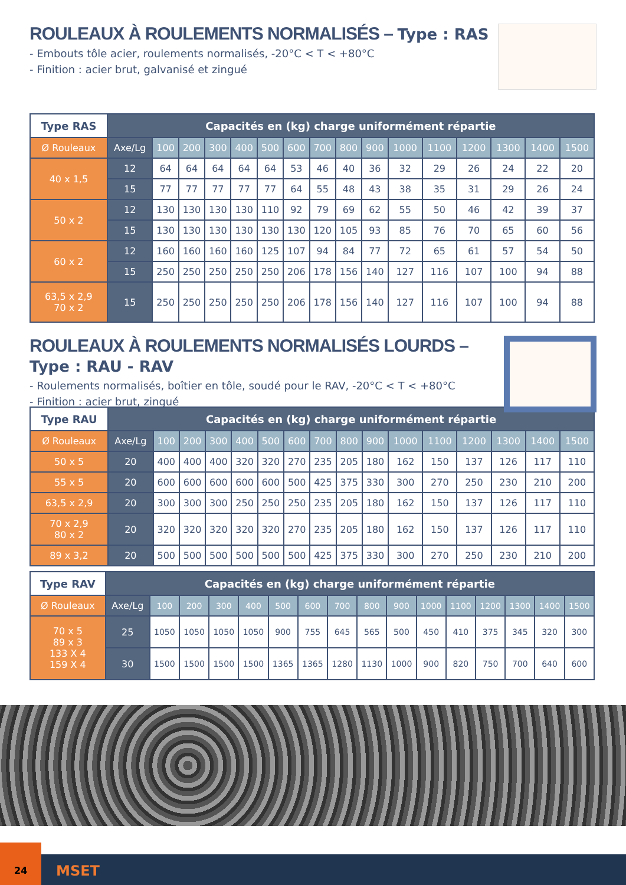ROULEAUX À ROULEMENTS NORMALISÉS – Type : RAS
- Embouts tôle acier, roulements normalisés, -20°C < T < +80°C
- Finition : acier brut, galvanisé et zingué
| Type RAS | Capacités en (kg) charge uniformément répartie | | | | | | | | | | | | | | | |
| Ø Rouleaux | Axe/Lg | 100 | 200 | 300 | 400 | 500 | 600 | 700 | 800 | 900 | 1000 | 1100 | 1200 | 1300 | 1400 | 1500 |
| 40 x 1,5 | 12 | 64 | 64 | 64 | 64 | 64 | 53 | 46 | 40 | 36 | 32 | 29 | 26 | 24 | 22 | 20 |
| | 15 | 77 | 77 | 77 | 77 | 77 | 64 | 55 | 48 | 43 | 38 | 35 | 31 | 29 | 26 | 24 |
| 50 x 2 | 12 | 130 | 130 | 130 | 130 | 110 | 92 | 79 | 69 | 62 | 55 | 50 | 46 | 42 | 39 | 37 |
| | 15 | 130 | 130 | 130 | 130 | 130 | 130 | 120 | 105 | 93 | 85 | 76 | 70 | 65 | 60 | 56 |
| 60 x 2 | 12 | 160 | 160 | 160 | 160 | 125 | 107 | 94 | 84 | 77 | 72 | 65 | 61 | 57 | 54 | 50 |
| | 15 | 250 | 250 | 250 | 250 | 250 | 206 | 178 | 156 | 140 | 127 | 116 | 107 | 100 | 94 | 88 |
| 63,5 x 2,9 70 x 2 | 15 | 250 | 250 | 250 | 250 | 250 | 206 | 178 | 156 | 140 | 127 | 116 | 107 | 100 | 94 | 88 |
ROULEAUX À ROULEMENTS NORMALISÉS LOURDS – Type : RAU - RAV
- Roulements normalisés, boîtier en tôle, soudé pour le RAV, -20°C < T < +80°C
- Finition : acier brut, zingué
| Type RAU | Capacités en (kg) charge uniformément répartie | | | | | | | | | | | | | | | |
| Ø Rouleaux | Axe/Lg | 100 | 200 | 300 | 400 | 500 | 600 | 700 | 800 | 900 | 1000 | 1100 | 1200 | 1300 | 1400 | 1500 |
| 50 x 5 | 20 | 400 | 400 | 400 | 320 | 320 | 270 | 235 | 205 | 180 | 162 | 150 | 137 | 126 | 117 | 110 |
| 55 x 5 | 20 | 600 | 600 | 600 | 600 | 600 | 500 | 425 | 375 | 330 | 300 | 270 | 250 | 230 | 210 | 200 |
| 63,5 x 2,9 | 20 | 300 | 300 | 300 | 250 | 250 | 250 | 235 | 205 | 180 | 162 | 150 | 137 | 126 | 117 | 110 |
| 70 x 2,9 80 x 2 | 20 | 320 | 320 | 320 | 320 | 320 | 270 | 235 | 205 | 180 | 162 | 150 | 137 | 126 | 117 | 110 |
| 89 x 3,2 | 20 | 500 | 500 | 500 | 500 | 500 | 500 | 425 | 375 | 330 | 300 | 270 | 250 | 230 | 210 | 200 |
| Type RAV | Capacités en (kg) charge uniformément répartie | | | | | | | | | | | | | | | |
| Ø Rouleaux | Axe/Lg | 100 | 200 | 300 | 400 | 500 | 600 | 700 | 800 | 900 | 1000 | 1100 | 1200 | 1300 | 1400 | 1500 |
| 70 x 5 89 x 3 133 X 4 159 X 4 | 25 | 1050 | 1050 | 1050 | 1050 | 900 | 755 | 645 | 565 | 500 | 450 | 410 | 375 | 345 | 320 | 300 |
| | 30 | 1500 | 1500 | 1500 | 1500 | 1365 | 1365 | 1280 | 1130 | 1000 | 900 | 820 | 750 | 700 | 640 | 600 |
24
MSET